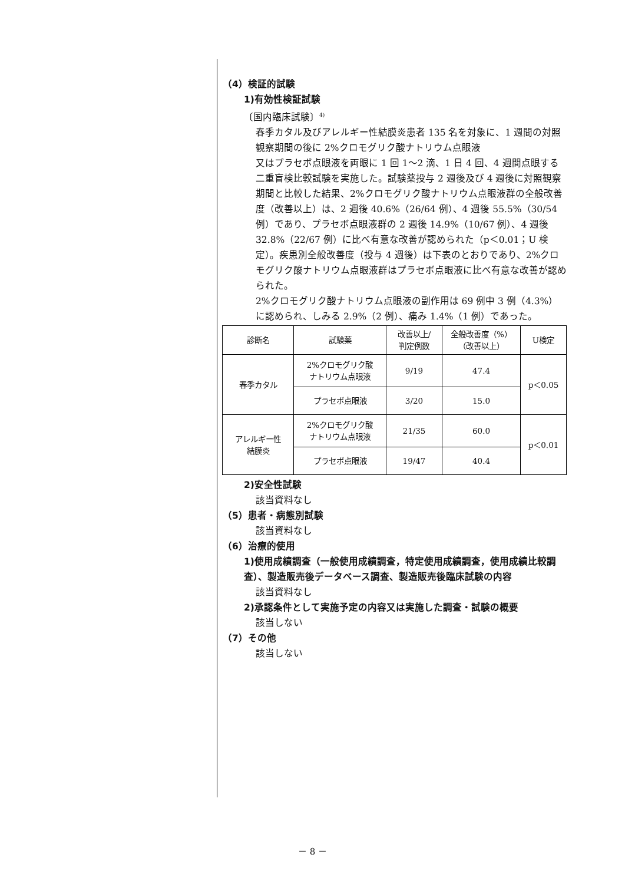（4）検証的試験
1)有効性検証試験
〔国内臨床試験〕<sup>4)</sup>
春季カタル及びアレルギー性結膜炎患者 135 名を対象に、1 週間の対照観察期間の後に 2%クロモグリク酸ナトリウム点眼液
又はプラセボ点眼液を両眼に 1 回 1～2 滴、1 日 4 回、4 週間点眼する二重盲検比較試験を実施した。試験薬投与 2 週後及び 4 週後に対照観察期間と比較した結果、2%クロモグリク酸ナトリウム点眼液群の全般改善度（改善以上）は、2 週後 40.6%（26/64 例）、4 週後 55.5%（30/54 例）であり、プラセボ点眼液群の 2 週後 14.9%（10/67 例）、4 週後 32.8%（22/67 例）に比べ有意な改善が認められた（p＜0.01；U 検定）。疾患別全般改善度（投与 4 週後）は下表のとおりであり、2%クロモグリク酸ナトリウム点眼液群はプラセボ点眼液に比べ有意な改善が認められた。
2%クロモグリク酸ナトリウム点眼液の副作用は 69 例中 3 例（4.3%）に認められ、しみる 2.9%（2 例）、痛み 1.4%（1 例）であった。
| 診断名 | 試験薬 | 改善以上/ 判定例数 | 全般改善度（%） （改善以上） | U検定 |
| --- | --- | --- | --- | --- |
| 春季カタル | 2%クロモグリク酸 ナトリウム点眼液 | 9/19 | 47.4 | p＜0.05 |
| | プラセボ点眼液 | 3/20 | 15.0 | |
| アレルギー性 結膜炎 | 2%クロモグリク酸 ナトリウム点眼液 | 21/35 | 60.0 | p＜0.01 |
| | プラセボ点眼液 | 19/47 | 40.4 | |
2)安全性試験
該当資料なし
（5）患者・病態別試験
該当資料なし
（6）治療的使用
1)使用成績調査（一般使用成績調査，特定使用成績調査，使用成績比較調査）、製造販売後データベース調査、製造販売後臨床試験の内容
該当資料なし
2)承認条件として実施予定の内容又は実施した調査・試験の概要
該当しない
（7）その他
該当しない
－ 8 －